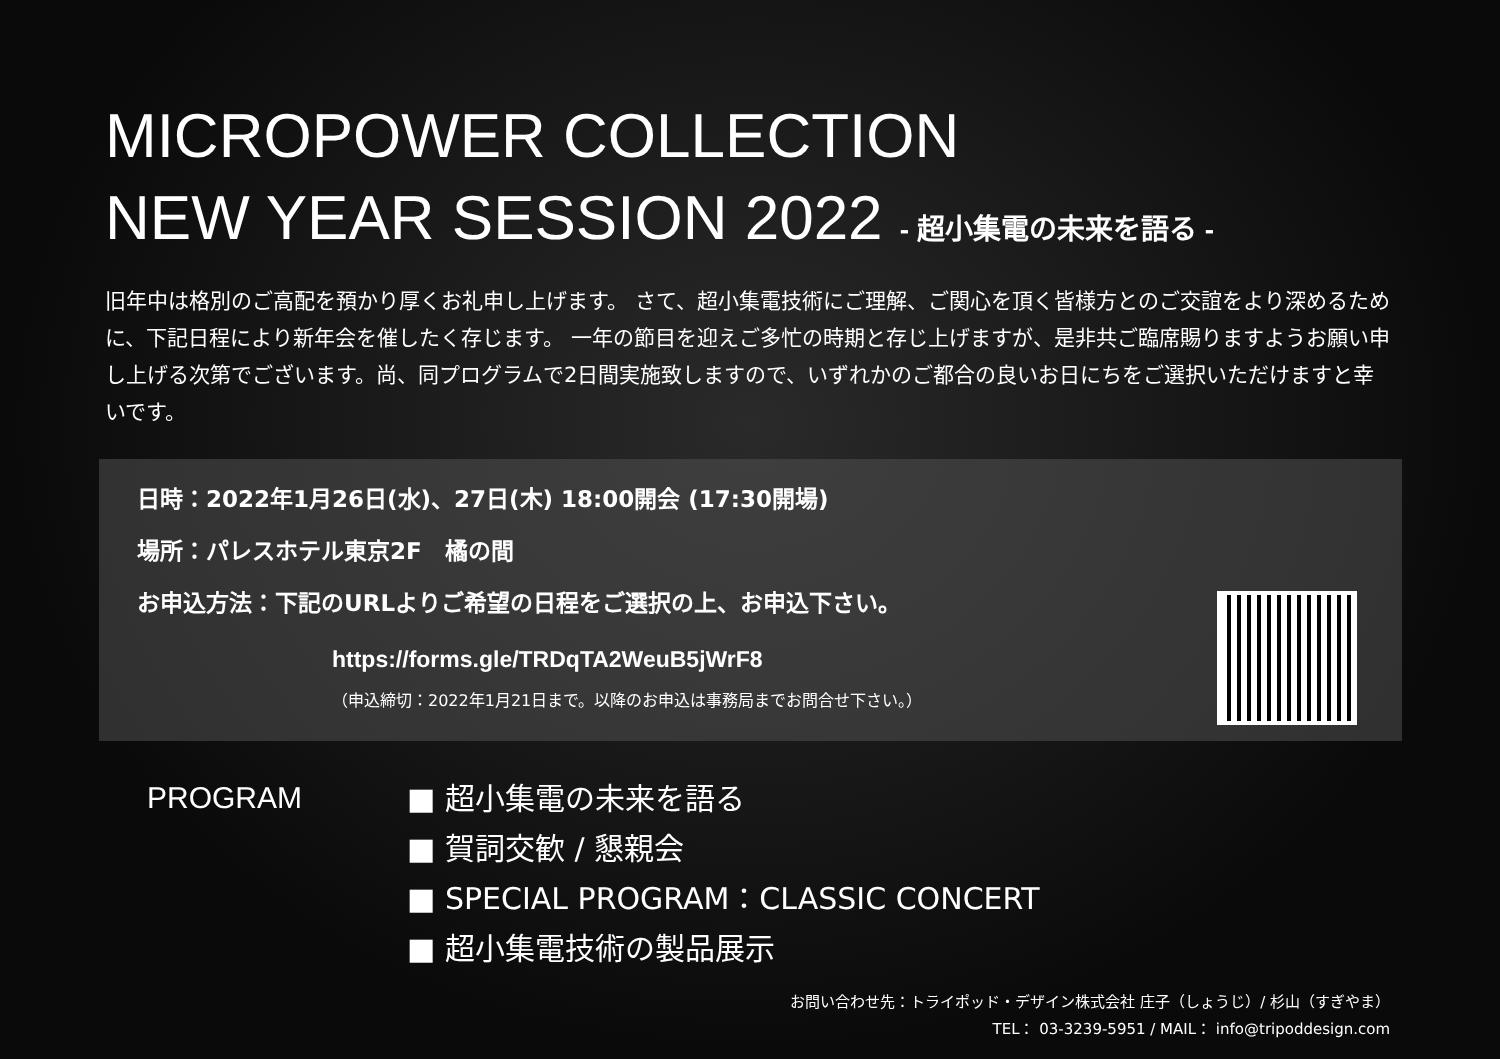MICROPOWER COLLECTION
NEW YEAR SESSION 2022 - 超小集電の未来を語る -
旧年中は格別のご高配を預かり厚くお礼申し上げます。 さて、超小集電技術にご理解、ご関心を頂く皆様方とのご交誼をより深めるために、下記日程により新年会を催したく存じます。 一年の節目を迎えご多忙の時期と存じ上げますが、是非共ご臨席賜りますようお願い申し上げる次第でございます。尚、同プログラムで2日間実施致しますので、いずれかのご都合の良いお日にちをご選択いただけますと幸いです。
日時：2022年1月26日(水)、27日(木) 18:00開会 (17:30開場)
場所：パレスホテル東京2F　橘の間
お申込方法：下記のURLよりご希望の日程をご選択の上、お申込下さい。
https://forms.gle/TRDqTA2WeuB5jWrF8
（申込締切：2022年1月21日まで。以降のお申込は事務局までお問合せ下さい。）
PROGRAM
■ 超小集電の未来を語る
■ 賀詞交歓 / 懇親会
■ SPECIAL PROGRAM：CLASSIC CONCERT
■ 超小集電技術の製品展示
お問い合わせ先：トライポッド・デザイン株式会社 庄子（しょうじ）/ 杉山（すぎやま）
TEL： 03-3239-5951 / MAIL： info@tripoddesign.com